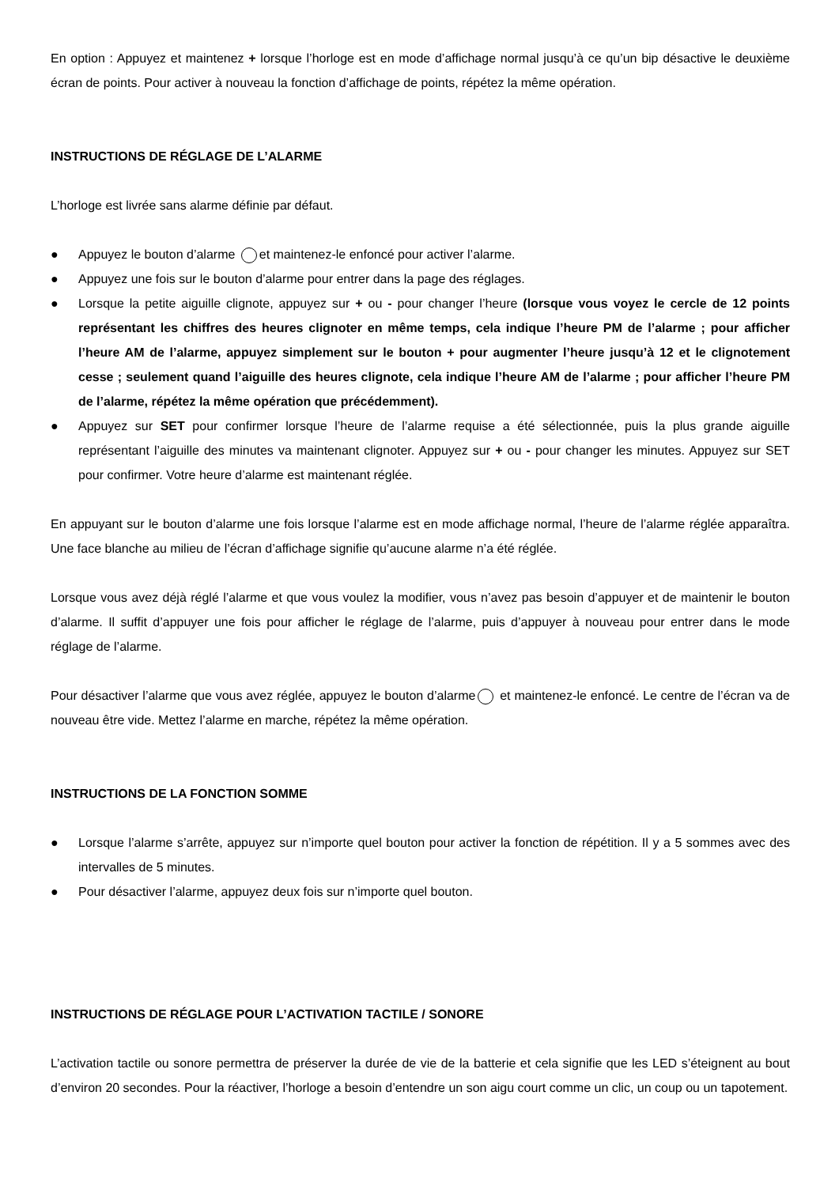En option : Appuyez et maintenez + lorsque l’horloge est en mode d’affichage normal jusqu’à ce qu’un bip désactive le deuxième écran de points. Pour activer à nouveau la fonction d’affichage de points, répétez la même opération.
INSTRUCTIONS DE RÉGLAGE DE L’ALARME
L’horloge est livrée sans alarme définie par défaut.
● Appuyez le bouton d’alarme et maintenez-le enfoncé pour activer l’alarme.
● Appuyez une fois sur le bouton d’alarme pour entrer dans la page des réglages.
● Lorsque la petite aiguille clignote, appuyez sur + ou - pour changer l’heure (lorsque vous voyez le cercle de 12 points représentant les chiffres des heures clignoter en même temps, cela indique l’heure PM de l’alarme ; pour afficher l’heure AM de l’alarme, appuyez simplement sur le bouton + pour augmenter l’heure jusqu’à 12 et le clignotement cesse ; seulement quand l’aiguille des heures clignote, cela indique l’heure AM de l’alarme ; pour afficher l’heure PM de l’alarme, répétez la même opération que précédemment).
● Appuyez sur SET pour confirmer lorsque l’heure de l’alarme requise a été sélectionnée, puis la plus grande aiguille représentant l’aiguille des minutes va maintenant clignoter. Appuyez sur + ou - pour changer les minutes. Appuyez sur SET pour confirmer. Votre heure d’alarme est maintenant réglée.
En appuyant sur le bouton d’alarme une fois lorsque l’alarme est en mode affichage normal, l’heure de l’alarme réglée apparaîtra. Une face blanche au milieu de l’écran d’affichage signifie qu’aucune alarme n’a été réglée.
Lorsque vous avez déjà réglé l’alarme et que vous voulez la modifier, vous n’avez pas besoin d’appuyer et de maintenir le bouton d’alarme. Il suffit d’appuyer une fois pour afficher le réglage de l’alarme, puis d’appuyer à nouveau pour entrer dans le mode réglage de l’alarme.
Pour désactiver l’alarme que vous avez réglée, appuyez le bouton d’alarme et maintenez-le enfoncé. Le centre de l’écran va de nouveau être vide. Mettez l’alarme en marche, répétez la même opération.
INSTRUCTIONS DE LA FONCTION SOMME
● Lorsque l’alarme s’arrête, appuyez sur n’importe quel bouton pour activer la fonction de répétition. Il y a 5 sommes avec des intervalles de 5 minutes.
● Pour désactiver l’alarme, appuyez deux fois sur n’importe quel bouton.
INSTRUCTIONS DE RÉGLAGE POUR L’ACTIVATION TACTILE / SONORE
L’activation tactile ou sonore permettra de préserver la durée de vie de la batterie et cela signifie que les LED s’éteignent au bout d’environ 20 secondes. Pour la réactiver, l’horloge a besoin d’entendre un son aigu court comme un clic, un coup ou un tapotement.